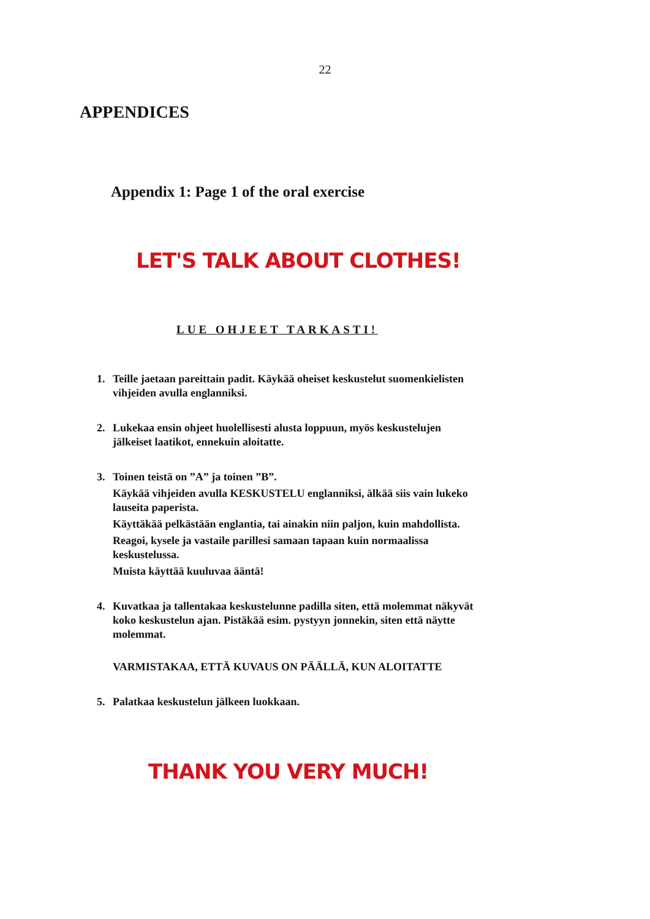22
APPENDICES
Appendix 1: Page 1 of the oral exercise
LET'S TALK ABOUT CLOTHES!
LUE OHJEET TARKASTI!
1. Teille jaetaan pareittain padit. Käykää oheiset keskustelut suomenkielisten vihjeiden avulla englanniksi.
2. Lukekaa ensin ohjeet huolellisesti alusta loppuun, myös keskustelujen jälkeiset laatikot, ennekuin aloitatte.
3. Toinen teistä on ”A” ja toinen ”B”.
Käykää vihjeiden avulla KESKUSTELU englanniksi, älkää siis vain lukeko lauseita paperista.
Käyttäkää pelkästään englantia, tai ainakin niin paljon, kuin mahdollista.
Reagoi, kysele ja vastaile parillesi samaan tapaan kuin normaalissa keskustelussa.
Muista käyttää kuuluvaa ääntä!
4. Kuvatkaa ja tallentakaa keskustelunne padilla siten, että molemmat näkyvät koko keskustelun ajan. Pistäkää esim. pystyyn jonnekin, siten että näytte molemmat.
VARMISTAKAA, ETTÄ KUVAUS ON PÄÄLLÄ, KUN ALOITATTE
5. Palatkaa keskustelun jälkeen luokkaan.
THANK YOU VERY MUCH!